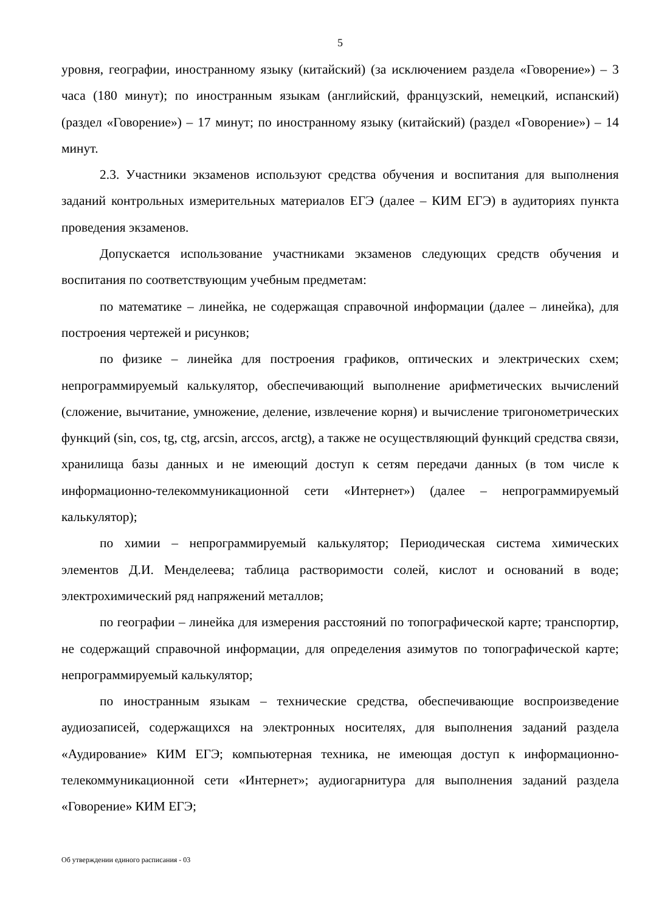5
уровня, географии, иностранному языку (китайский) (за исключением раздела «Говорение») – 3 часа (180 минут); по иностранным языкам (английский, французский, немецкий, испанский) (раздел «Говорение») – 17 минут; по иностранному языку (китайский) (раздел «Говорение») – 14 минут.
2.3. Участники экзаменов используют средства обучения и воспитания для выполнения заданий контрольных измерительных материалов ЕГЭ (далее – КИМ ЕГЭ) в аудиториях пункта проведения экзаменов.
Допускается использование участниками экзаменов следующих средств обучения и воспитания по соответствующим учебным предметам:
по математике – линейка, не содержащая справочной информации (далее – линейка), для построения чертежей и рисунков;
по физике – линейка для построения графиков, оптических и электрических схем; непрограммируемый калькулятор, обеспечивающий выполнение арифметических вычислений (сложение, вычитание, умножение, деление, извлечение корня) и вычисление тригонометрических функций (sin, cos, tg, ctg, arcsin, arccos, arctg), а также не осуществляющий функций средства связи, хранилища базы данных и не имеющий доступ к сетям передачи данных (в том числе к информационно-телекоммуникационной сети «Интернет») (далее – непрограммируемый калькулятор);
по химии – непрограммируемый калькулятор; Периодическая система химических элементов Д.И. Менделеева; таблица растворимости солей, кислот и оснований в воде; электрохимический ряд напряжений металлов;
по географии – линейка для измерения расстояний по топографической карте; транспортир, не содержащий справочной информации, для определения азимутов по топографической карте; непрограммируемый калькулятор;
по иностранным языкам – технические средства, обеспечивающие воспроизведение аудиозаписей, содержащихся на электронных носителях, для выполнения заданий раздела «Аудирование» КИМ ЕГЭ; компьютерная техника, не имеющая доступ к информационно-телекоммуникационной сети «Интернет»; аудиогарнитура для выполнения заданий раздела «Говорение» КИМ ЕГЭ;
Об утверждении единого расписания - 03